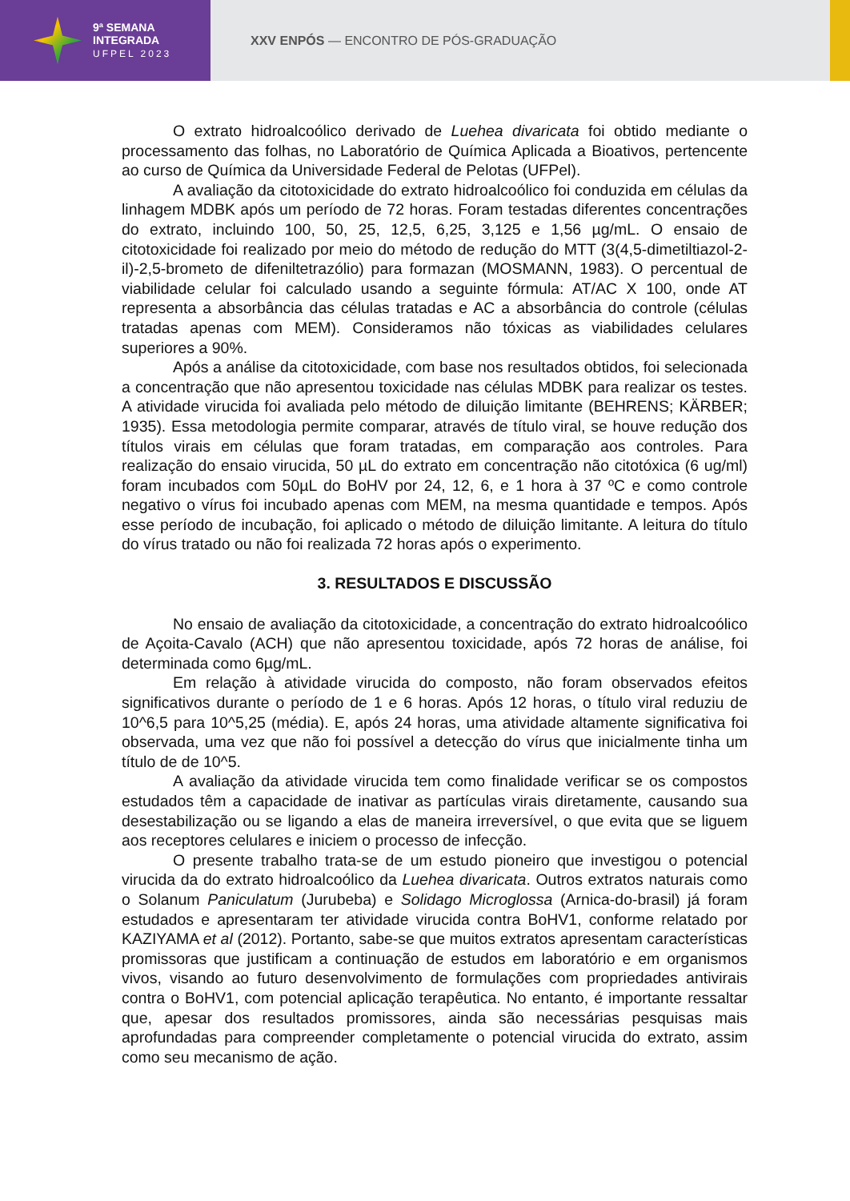9ª SEMANA
INTEGRADA
UFPEL 2023
XXV ENPÓS — ENCONTRO DE PÓS-GRADUAÇÃO
O extrato hidroalcoólico derivado de Luehea divaricata foi obtido mediante o processamento das folhas, no Laboratório de Química Aplicada a Bioativos, pertencente ao curso de Química da Universidade Federal de Pelotas (UFPel).
A avaliação da citotoxicidade do extrato hidroalcoólico foi conduzida em células da linhagem MDBK após um período de 72 horas. Foram testadas diferentes concentrações do extrato, incluindo 100, 50, 25, 12,5, 6,25, 3,125 e 1,56 µg/mL. O ensaio de citotoxicidade foi realizado por meio do método de redução do MTT (3(4,5-dimetiltiazol-2-il)-2,5-brometo de difeniltetrazólio) para formazan (MOSMANN, 1983). O percentual de viabilidade celular foi calculado usando a seguinte fórmula: AT/AC X 100, onde AT representa a absorbância das células tratadas e AC a absorbância do controle (células tratadas apenas com MEM). Consideramos não tóxicas as viabilidades celulares superiores a 90%.
Após a análise da citotoxicidade, com base nos resultados obtidos, foi selecionada a concentração que não apresentou toxicidade nas células MDBK para realizar os testes. A atividade virucida foi avaliada pelo método de diluição limitante (BEHRENS; KÄRBER; 1935). Essa metodologia permite comparar, através de título viral, se houve redução dos títulos virais em células que foram tratadas, em comparação aos controles. Para realização do ensaio virucida, 50 µL do extrato em concentração não citotóxica (6 ug/ml) foram incubados com 50µL do BoHV por 24, 12, 6, e 1 hora à 37 ºC e como controle negativo o vírus foi incubado apenas com MEM, na mesma quantidade e tempos. Após esse período de incubação, foi aplicado o método de diluição limitante. A leitura do título do vírus tratado ou não foi realizada 72 horas após o experimento.
3. RESULTADOS E DISCUSSÃO
No ensaio de avaliação da citotoxicidade, a concentração do extrato hidroalcoólico de Açoita-Cavalo (ACH) que não apresentou toxicidade, após 72 horas de análise, foi determinada como 6µg/mL.
Em relação à atividade virucida do composto, não foram observados efeitos significativos durante o período de 1 e 6 horas. Após 12 horas, o título viral reduziu de 10^6,5 para 10^5,25 (média). E, após 24 horas, uma atividade altamente significativa foi observada, uma vez que não foi possível a detecção do vírus que inicialmente tinha um título de de 10^5.
A avaliação da atividade virucida tem como finalidade verificar se os compostos estudados têm a capacidade de inativar as partículas virais diretamente, causando sua desestabilização ou se ligando a elas de maneira irreversível, o que evita que se liguem aos receptores celulares e iniciem o processo de infecção.
O presente trabalho trata-se de um estudo pioneiro que investigou o potencial virucida da do extrato hidroalcoólico da Luehea divaricata. Outros extratos naturais como o Solanum Paniculatum (Jurubeba) e Solidago Microglossa (Arnica-do-brasil) já foram estudados e apresentaram ter atividade virucida contra BoHV1, conforme relatado por KAZIYAMA et al (2012). Portanto, sabe-se que muitos extratos apresentam características promissoras que justificam a continuação de estudos em laboratório e em organismos vivos, visando ao futuro desenvolvimento de formulações com propriedades antivirais contra o BoHV1, com potencial aplicação terapêutica. No entanto, é importante ressaltar que, apesar dos resultados promissores, ainda são necessárias pesquisas mais aprofundadas para compreender completamente o potencial virucida do extrato, assim como seu mecanismo de ação.